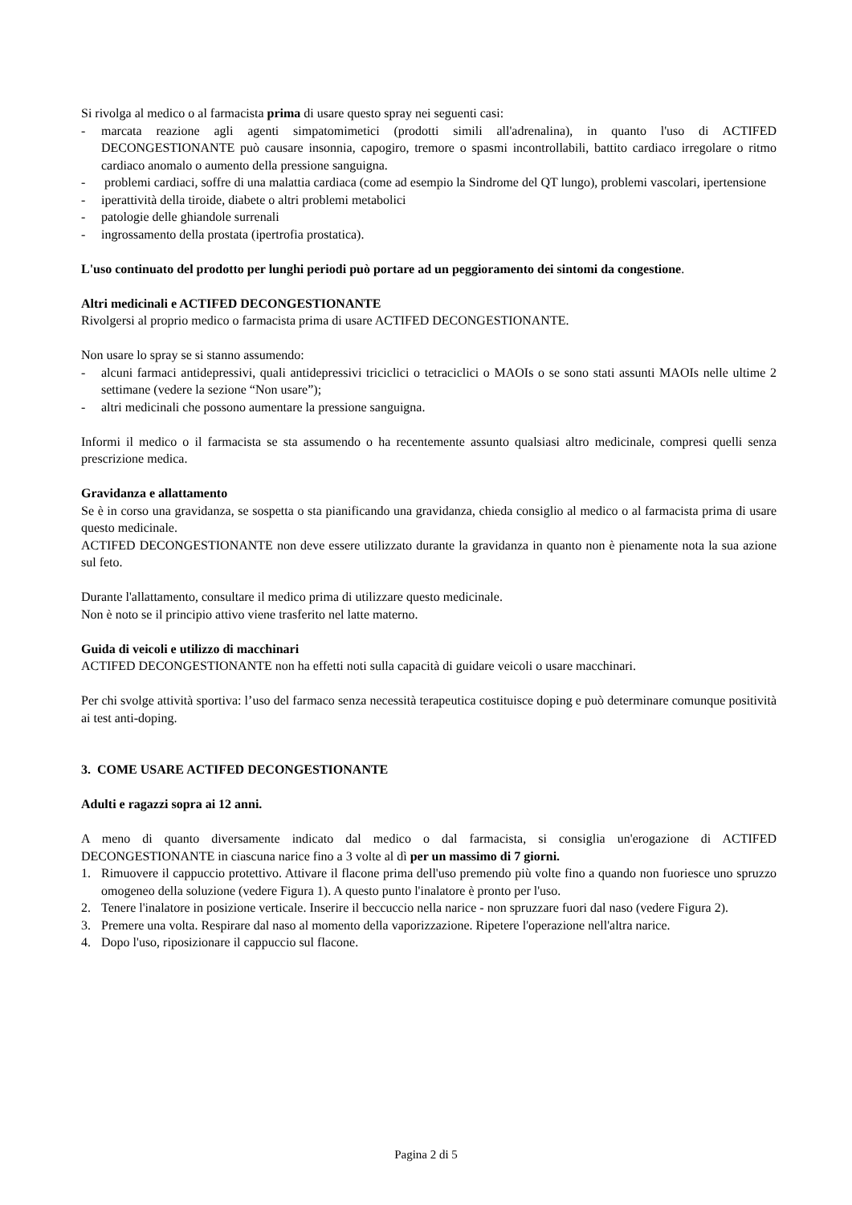Si rivolga al medico o al farmacista prima di usare questo spray nei seguenti casi:
- marcata reazione agli agenti simpatomimetici (prodotti simili all'adrenalina), in quanto l'uso di ACTIFED DECONGESTIONANTE può causare insonnia, capogiro, tremore o spasmi incontrollabili, battito cardiaco irregolare o ritmo cardiaco anomalo o aumento della pressione sanguigna.
- problemi cardiaci, soffre di una malattia cardiaca (come ad esempio la Sindrome del QT lungo), problemi vascolari, ipertensione
- iperattività della tiroide, diabete o altri problemi metabolici
- patologie delle ghiandole surrenali
- ingrossamento della prostata (ipertrofia prostatica).
L'uso continuato del prodotto per lunghi periodi può portare ad un peggioramento dei sintomi da congestione.
Altri medicinali e ACTIFED DECONGESTIONANTE
Rivolgersi al proprio medico o farmacista prima di usare ACTIFED DECONGESTIONANTE.
Non usare lo spray se si stanno assumendo:
- alcuni farmaci antidepressivi, quali antidepressivi triciclici o tetraciclici o MAOIs o se sono stati assunti MAOIs nelle ultime 2 settimane (vedere la sezione “Non usare”);
- altri medicinali che possono aumentare la pressione sanguigna.
Informi il medico o il farmacista se sta assumendo o ha recentemente assunto qualsiasi altro medicinale, compresi quelli senza prescrizione medica.
Gravidanza e allattamento
Se è in corso una gravidanza, se sospetta o sta pianificando una gravidanza, chieda consiglio al medico o al farmacista prima di usare questo medicinale.
ACTIFED DECONGESTIONANTE non deve essere utilizzato durante la gravidanza in quanto non è pienamente nota la sua azione sul feto.
Durante l'allattamento, consultare il medico prima di utilizzare questo medicinale.
Non è noto se il principio attivo viene trasferito nel latte materno.
Guida di veicoli e utilizzo di macchinari
ACTIFED DECONGESTIONANTE non ha effetti noti sulla capacità di guidare veicoli o usare macchinari.
Per chi svolge attività sportiva: l’uso del farmaco senza necessità terapeutica costituisce doping e può determinare comunque positività ai test anti-doping.
3. COME USARE ACTIFED DECONGESTIONANTE
Adulti e ragazzi sopra ai 12 anni.
A meno di quanto diversamente indicato dal medico o dal farmacista, si consiglia un'erogazione di ACTIFED DECONGESTIONANTE in ciascuna narice fino a 3 volte al dì per un massimo di 7 giorni.
1. Rimuovere il cappuccio protettivo. Attivare il flacone prima dell'uso premendo più volte fino a quando non fuoriesce uno spruzzo omogeneo della soluzione (vedere Figura 1). A questo punto l'inalatore è pronto per l'uso.
2. Tenere l'inalatore in posizione verticale. Inserire il beccuccio nella narice - non spruzzare fuori dal naso (vedere Figura 2).
3. Premere una volta. Respirare dal naso al momento della vaporizzazione. Ripetere l'operazione nell'altra narice.
4. Dopo l'uso, riposizionare il cappuccio sul flacone.
Pagina 2 di 5